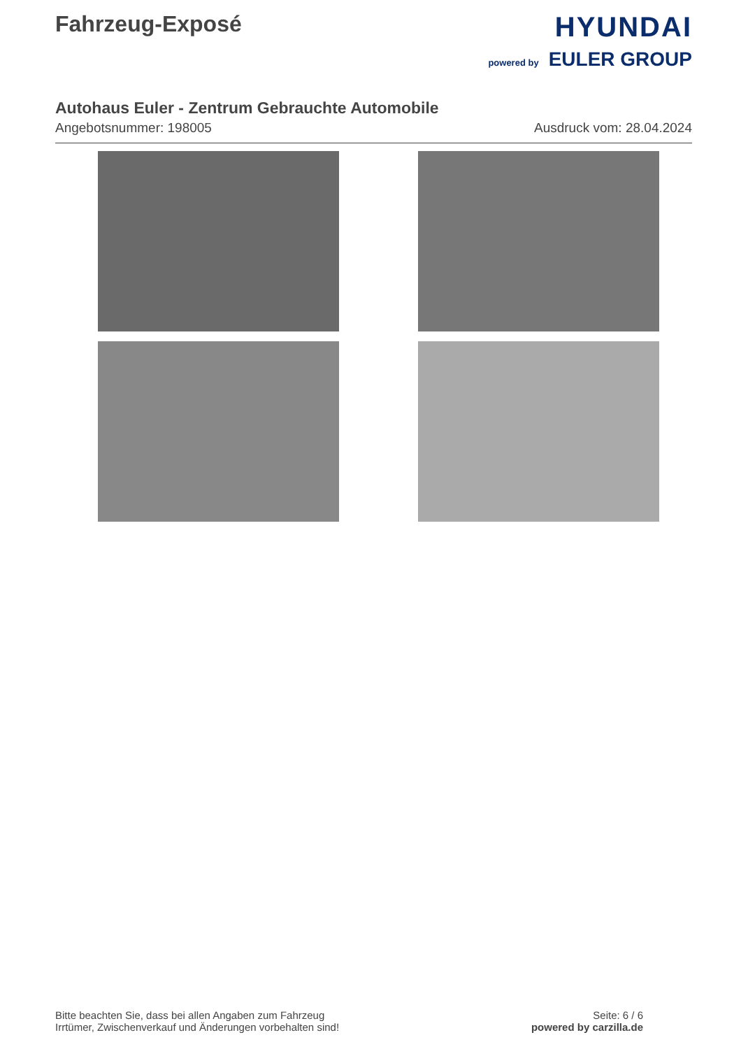Fahrzeug-Exposé
HYUNDAI
powered by EULER GROUP
Autohaus Euler - Zentrum Gebrauchte Automobile
Angebotsnummer: 198005 Ausdruck vom: 28.04.2024
Bitte beachten Sie, dass bei allen Angaben zum Fahrzeug
Irrtümer, Zwischenverkauf und Änderungen vorbehalten sind!
Seite: 6 / 6
powered by carzilla.de